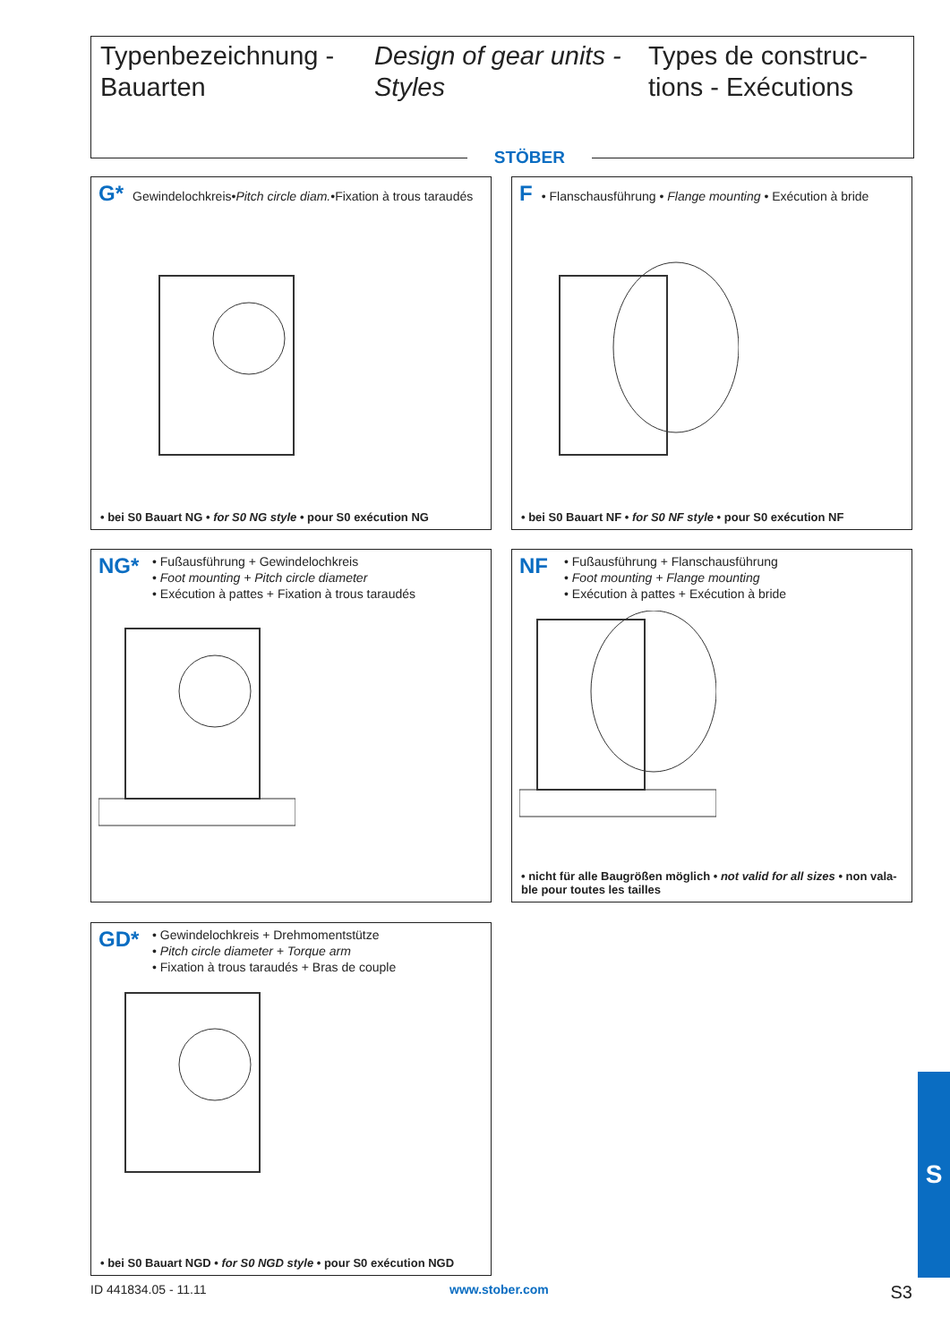Typenbezeichnung - Bauarten Design of gear units - Styles Types de construc-tions - Exécutions
STÖBER
G*
Gewindelochkreis•Pitch circle diam.•Fixation à trous taraudés
• bei S0 Bauart NG • for S0 NG style • pour S0 exécution NG
F
• Flanschausführung • Flange mounting • Exécution à bride
• bei S0 Bauart NF • for S0 NF style • pour S0 exécution NF
NG*
• Fußausführung + Gewindelochkreis
• Foot mounting + Pitch circle diameter
• Exécution à pattes + Fixation à trous taraudés
NF
• Fußausführung + Flanschausführung
• Foot mounting + Flange mounting
• Exécution à pattes + Exécution à bride
• nicht für alle Baugrößen möglich • not valid for all sizes • non vala-ble pour toutes les tailles
GD*
• Gewindelochkreis + Drehmomentstütze
• Pitch circle diameter + Torque arm
• Fixation à trous taraudés + Bras de couple
• bei S0 Bauart NGD • for S0 NGD style • pour S0 exécution NGD
ID 441834.05 - 11.11 www.stober.com S3
S